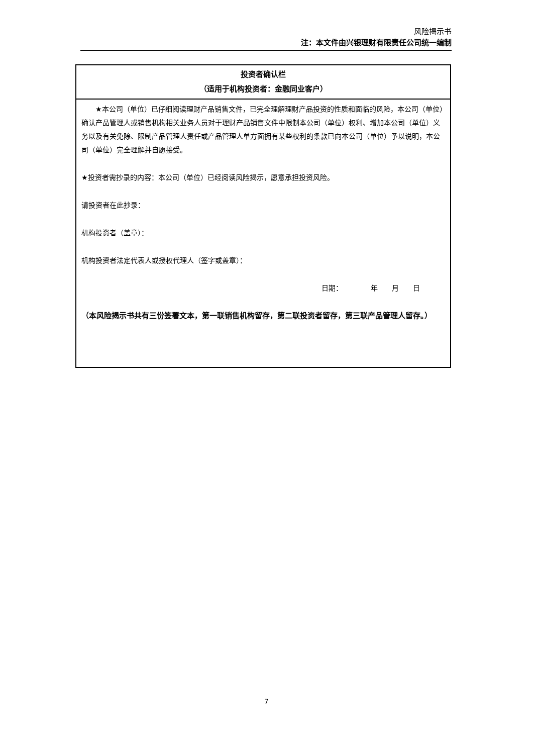风险揭示书
注：本文件由兴银理财有限责任公司统一编制
| 投资者确认栏 （适用于机构投资者：金融同业客户） |
| --- |
| ★本公司（单位）已仔细阅读理财产品销售文件，已完全理解理财产品投资的性质和面临的风险，本公司（单位）确认产品管理人或销售机构相关业务人员对于理财产品销售文件中限制本公司（单位）权利、增加本公司（单位）义务以及有关免除、限制产品管理人责任或产品管理人单方面拥有某些权利的条款已向本公司（单位）予以说明，本公司（单位）完全理解并自愿接受。 ★投资者需抄录的内容：本公司（单位）已经阅读风险揭示，愿意承担投资风险。 请投资者在此抄录： 机构投资者（盖章）： 机构投资者法定代表人或授权代理人（签字或盖章）： 日期： 年 月 日 （本风险揭示书共有三份签署文本，第一联销售机构留存，第二联投资者留存，第三联产品管理人留存。） |
7